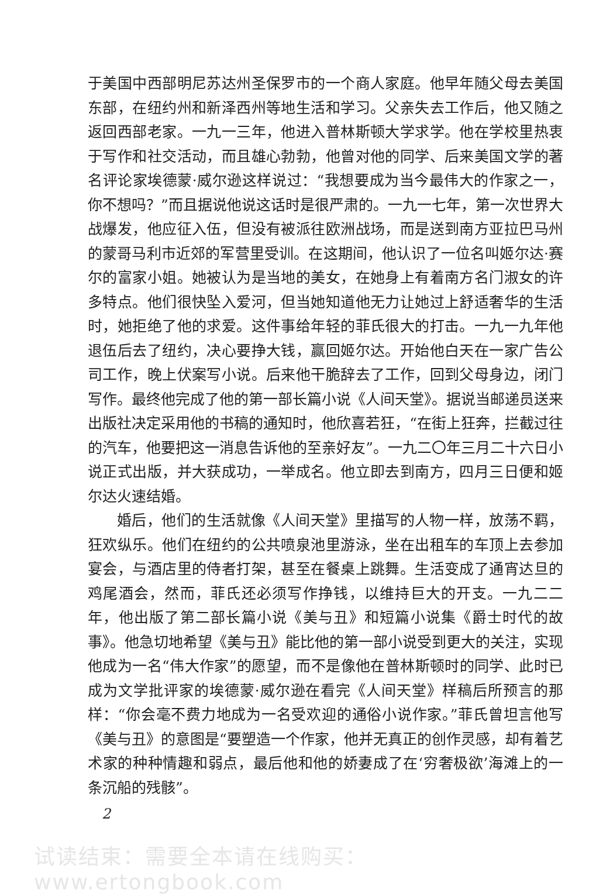于美国中西部明尼苏达州圣保罗市的一个商人家庭。他早年随父母去美国东部，在纽约州和新泽西州等地生活和学习。父亲失去工作后，他又随之返回西部老家。一九一三年，他进入普林斯顿大学求学。他在学校里热衷于写作和社交活动，而且雄心勃勃，他曾对他的同学、后来美国文学的著名评论家埃德蒙·威尔逊这样说过：“我想要成为当今最伟大的作家之一，你不想吗？”而且据说他说这话时是很严肃的。一九一七年，第一次世界大战爆发，他应征入伍，但没有被派往欧洲战场，而是送到南方亚拉巴马州的蒙哥马利市近郊的军营里受训。在这期间，他认识了一位名叫姬尔达·赛尔的富家小姐。她被认为是当地的美女，在她身上有着南方名门淑女的许多特点。他们很快坠入爱河，但当她知道他无力让她过上舒适奢华的生活时，她拒绝了他的求爱。这件事给年轻的菲氏很大的打击。一九一九年他退伍后去了纽约，决心要挣大钱，赢回姬尔达。开始他白天在一家广告公司工作，晚上伏案写小说。后来他干脆辞去了工作，回到父母身边，闭门写作。最终他完成了他的第一部长篇小说《人间天堂》。据说当邮递员送来出版社决定采用他的书稿的通知时，他欣喜若狂，“在街上狂奔，拦截过往的汽车，他要把这一消息告诉他的至亲好友”。一九二〇年三月二十六日小说正式出版，并大获成功，一举成名。他立即去到南方，四月三日便和姬尔达火速结婚。
婚后，他们的生活就像《人间天堂》里描写的人物一样，放荡不羁，狂欢纵乐。他们在纽约的公共喷泉池里游泳，坐在出租车的车顶上去参加宴会，与酒店里的侍者打架，甚至在餐桌上跳舞。生活变成了通宵达旦的鸡尾酒会，然而，菲氏还必须写作挣钱，以维持巨大的开支。一九二二年，他出版了第二部长篇小说《美与丑》和短篇小说集《爵士时代的故事》。他急切地希望《美与丑》能比他的第一部小说受到更大的关注，实现他成为一名“伟大作家”的愿望，而不是像他在普林斯顿时的同学、此时已成为文学批评家的埃德蒙·威尔逊在看完《人间天堂》样稿后所预言的那样：“你会毫不费力地成为一名受欢迎的通俗小说作家。”菲氏曾坦言他写《美与丑》的意图是“要塑造一个作家，他并无真正的创作灵感，却有着艺术家的种种情趣和弱点，最后他和他的娇妻成了在‘穷奢极欲’海滩上的一条沉船的残骸”。
2
试读结束：需要全本请在线购买： www.ertongbook.com